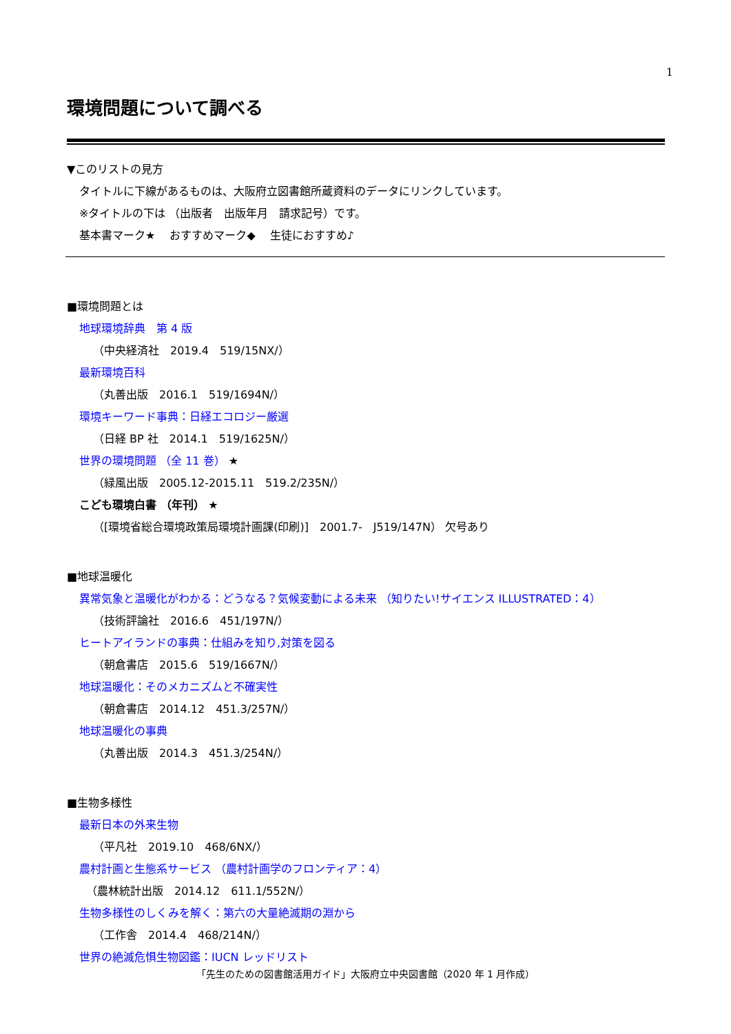1
環境問題について調べる
▼このリストの見方
タイトルに下線があるものは、大阪府立図書館所蔵資料のデータにリンクしています。
※タイトルの下は （出版者　出版年月　請求記号）です。
基本書マーク★　 おすすめマーク◆　 生徒におすすめ♪
■環境問題とは
地球環境辞典　第 4 版
（中央経済社　2019.4　519/15NX/）
最新環境百科
（丸善出版　2016.1　519/1694N/）
環境キーワード事典：日経エコロジー厳選
（日経 BP 社　2014.1　519/1625N/）
世界の環境問題 （全 11 巻） ★
（緑風出版　2005.12-2015.11　519.2/235N/）
こども環境白書 （年刊） ★
（[環境省総合環境政策局環境計画課(印刷)]　2001.7-　J519/147N） 欠号あり
■地球温暖化
異常気象と温暖化がわかる：どうなる？気候変動による未来 （知りたい!サイエンス ILLUSTRATED：4）
（技術評論社　2016.6　451/197N/）
ヒートアイランドの事典：仕組みを知り,対策を図る
（朝倉書店　2015.6　519/1667N/）
地球温暖化：そのメカニズムと不確実性
（朝倉書店　2014.12　451.3/257N/）
地球温暖化の事典
（丸善出版　2014.3　451.3/254N/）
■生物多様性
最新日本の外来生物
（平凡社　2019.10　468/6NX/）
農村計画と生態系サービス （農村計画学のフロンティア：4）
（農林統計出版　2014.12　611.1/552N/）
生物多様性のしくみを解く：第六の大量絶滅期の淵から
（工作舎　2014.4　468/214N/）
世界の絶滅危惧生物図鑑：IUCN レッドリスト
「先生のための図書館活用ガイド」大阪府立中央図書館（2020 年 1 月作成）